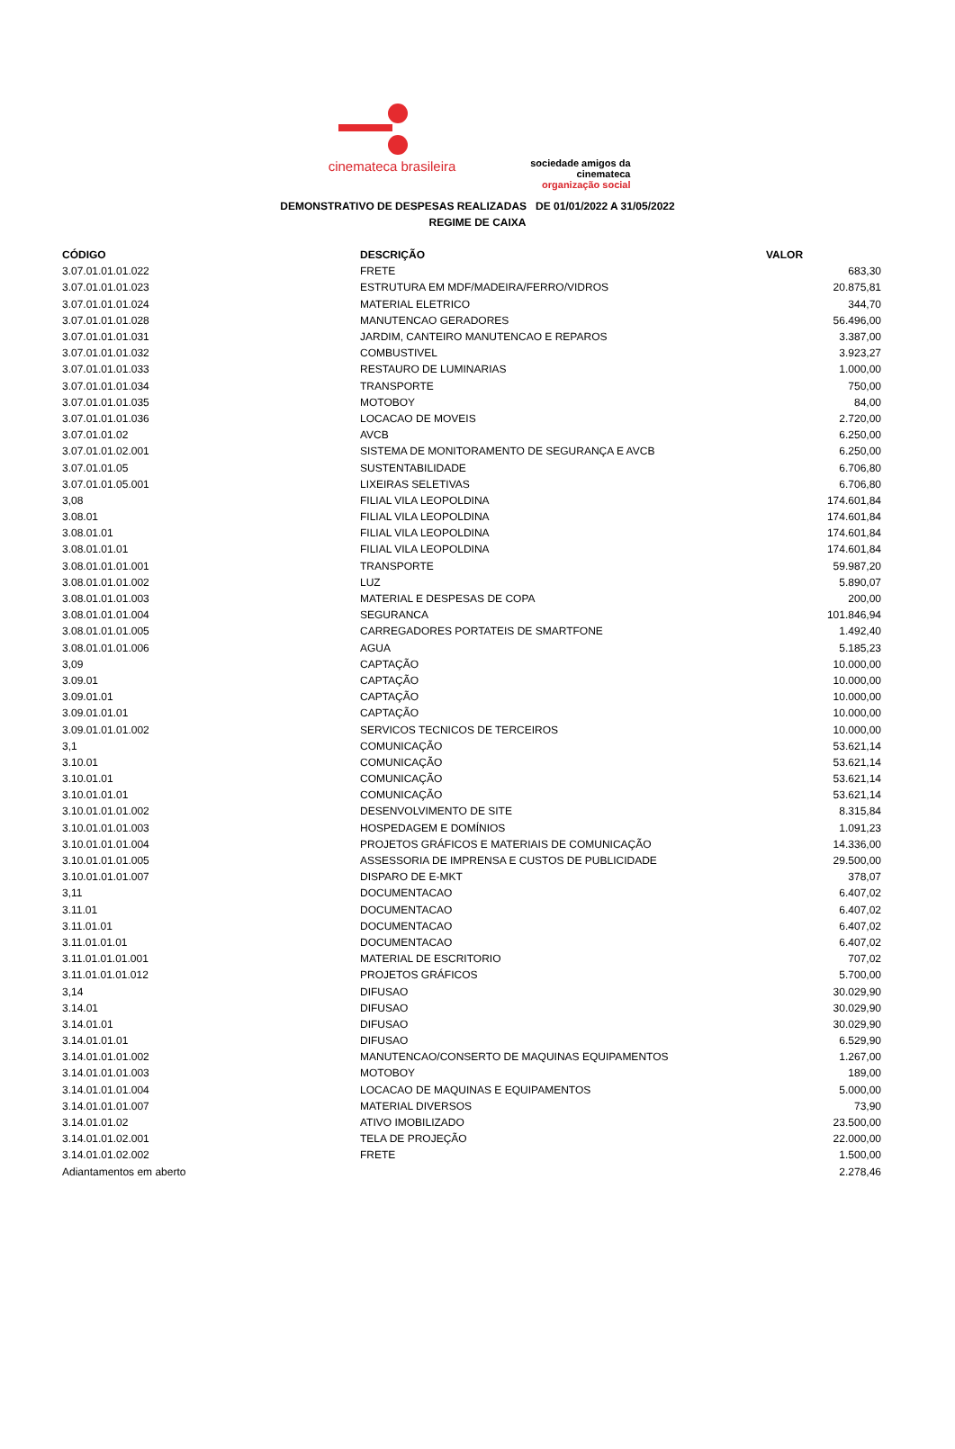cinemateca brasileira
sociedade amigos da cinemateca
organização social
DEMONSTRATIVO DE DESPESAS REALIZADAS DE 01/01/2022 A 31/05/2022
REGIME DE CAIXA
| CÓDIGO | DESCRIÇÃO | VALOR |
| --- | --- | --- |
| 3.07.01.01.01.022 | FRETE | 683,30 |
| 3.07.01.01.01.023 | ESTRUTURA EM MDF/MADEIRA/FERRO/VIDROS | 20.875,81 |
| 3.07.01.01.01.024 | MATERIAL ELETRICO | 344,70 |
| 3.07.01.01.01.028 | MANUTENCAO GERADORES | 56.496,00 |
| 3.07.01.01.01.031 | JARDIM, CANTEIRO MANUTENCAO E REPAROS | 3.387,00 |
| 3.07.01.01.01.032 | COMBUSTIVEL | 3.923,27 |
| 3.07.01.01.01.033 | RESTAURO DE LUMINARIAS | 1.000,00 |
| 3.07.01.01.01.034 | TRANSPORTE | 750,00 |
| 3.07.01.01.01.035 | MOTOBOY | 84,00 |
| 3.07.01.01.01.036 | LOCACAO DE MOVEIS | 2.720,00 |
| 3.07.01.01.02 | AVCB | 6.250,00 |
| 3.07.01.01.02.001 | SISTEMA DE MONITORAMENTO DE SEGURANÇA E AVCB | 6.250,00 |
| 3.07.01.01.05 | SUSTENTABILIDADE | 6.706,80 |
| 3.07.01.01.05.001 | LIXEIRAS SELETIVAS | 6.706,80 |
| 3,08 | FILIAL VILA LEOPOLDINA | 174.601,84 |
| 3.08.01 | FILIAL VILA LEOPOLDINA | 174.601,84 |
| 3.08.01.01 | FILIAL VILA LEOPOLDINA | 174.601,84 |
| 3.08.01.01.01 | FILIAL VILA LEOPOLDINA | 174.601,84 |
| 3.08.01.01.01.001 | TRANSPORTE | 59.987,20 |
| 3.08.01.01.01.002 | LUZ | 5.890,07 |
| 3.08.01.01.01.003 | MATERIAL E DESPESAS DE COPA | 200,00 |
| 3.08.01.01.01.004 | SEGURANCA | 101.846,94 |
| 3.08.01.01.01.005 | CARREGADORES PORTATEIS DE SMARTFONE | 1.492,40 |
| 3.08.01.01.01.006 | AGUA | 5.185,23 |
| 3,09 | CAPTAÇÃO | 10.000,00 |
| 3.09.01 | CAPTAÇÃO | 10.000,00 |
| 3.09.01.01 | CAPTAÇÃO | 10.000,00 |
| 3.09.01.01.01 | CAPTAÇÃO | 10.000,00 |
| 3.09.01.01.01.002 | SERVICOS TECNICOS DE TERCEIROS | 10.000,00 |
| 3,1 | COMUNICAÇÃO | 53.621,14 |
| 3.10.01 | COMUNICAÇÃO | 53.621,14 |
| 3.10.01.01 | COMUNICAÇÃO | 53.621,14 |
| 3.10.01.01.01 | COMUNICAÇÃO | 53.621,14 |
| 3.10.01.01.01.002 | DESENVOLVIMENTO DE SITE | 8.315,84 |
| 3.10.01.01.01.003 | HOSPEDAGEM E DOMÍNIOS | 1.091,23 |
| 3.10.01.01.01.004 | PROJETOS GRÁFICOS E MATERIAIS DE COMUNICAÇÃO | 14.336,00 |
| 3.10.01.01.01.005 | ASSESSORIA DE IMPRENSA E CUSTOS DE PUBLICIDADE | 29.500,00 |
| 3.10.01.01.01.007 | DISPARO DE E-MKT | 378,07 |
| 3,11 | DOCUMENTACAO | 6.407,02 |
| 3.11.01 | DOCUMENTACAO | 6.407,02 |
| 3.11.01.01 | DOCUMENTACAO | 6.407,02 |
| 3.11.01.01.01 | DOCUMENTACAO | 6.407,02 |
| 3.11.01.01.01.001 | MATERIAL DE ESCRITORIO | 707,02 |
| 3.11.01.01.01.012 | PROJETOS GRÁFICOS | 5.700,00 |
| 3,14 | DIFUSAO | 30.029,90 |
| 3.14.01 | DIFUSAO | 30.029,90 |
| 3.14.01.01 | DIFUSAO | 30.029,90 |
| 3.14.01.01.01 | DIFUSAO | 6.529,90 |
| 3.14.01.01.01.002 | MANUTENCAO/CONSERTO DE MAQUINAS EQUIPAMENTOS | 1.267,00 |
| 3.14.01.01.01.003 | MOTOBOY | 189,00 |
| 3.14.01.01.01.004 | LOCACAO DE MAQUINAS E EQUIPAMENTOS | 5.000,00 |
| 3.14.01.01.01.007 | MATERIAL DIVERSOS | 73,90 |
| 3.14.01.01.02 | ATIVO IMOBILIZADO | 23.500,00 |
| 3.14.01.01.02.001 | TELA DE PROJEÇÃO | 22.000,00 |
| 3.14.01.01.02.002 | FRETE | 1.500,00 |
| Adiantamentos em aberto | | 2.278,46 |